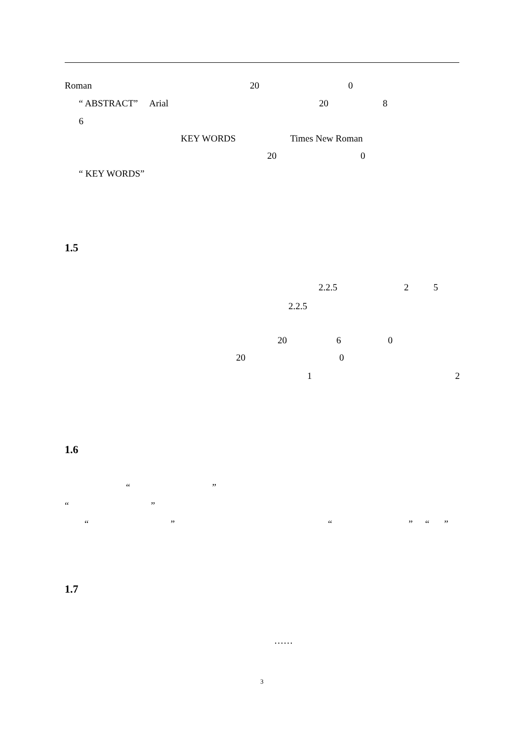Roman 20 0
“ ABSTRACT” Arial 20 8
6
KEY WORDS Times New Roman
20 0
“ KEY WORDS”
1.5
2.2.5 25
2.2.5
20 60
20 0
12
1.6
“”
“”
“” “” “”
1.7
……
3